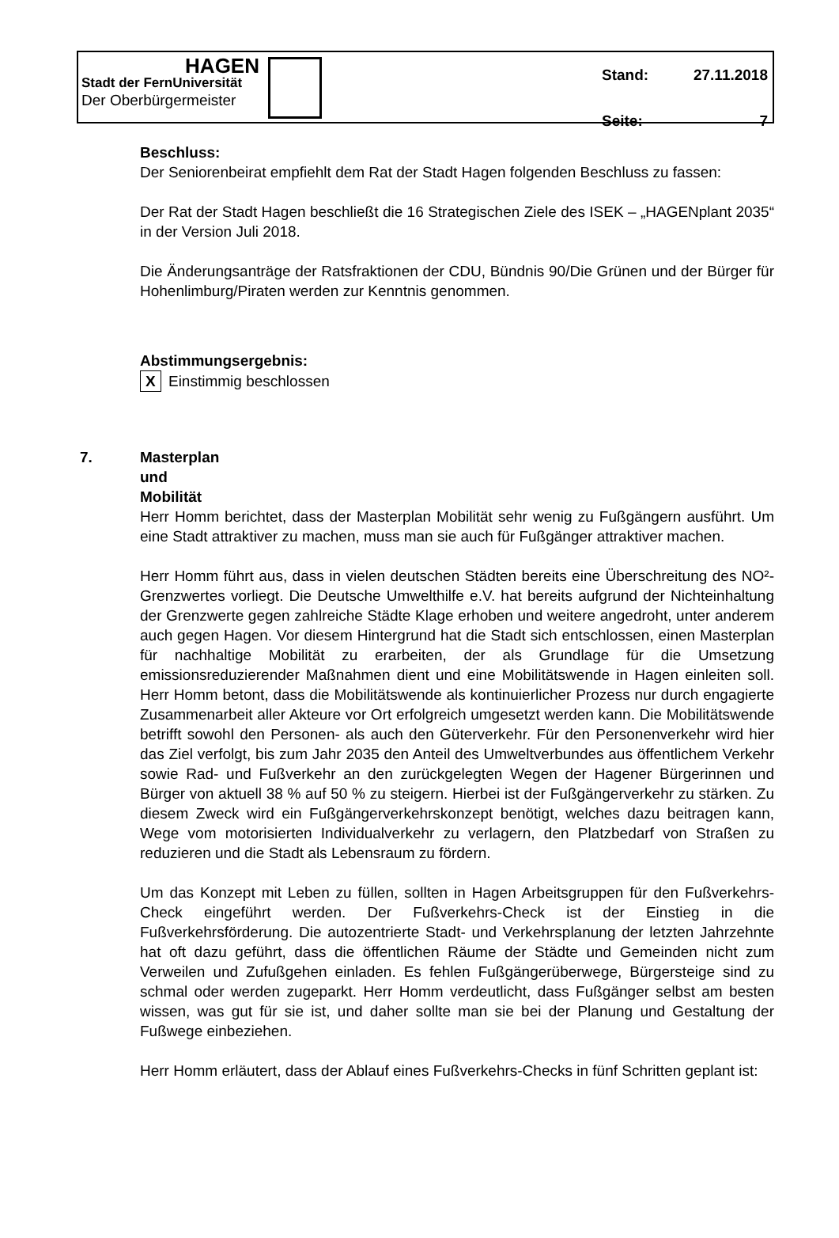HAGEN
Stadt der FernUniversität
Der Oberbürgermeister
Stand: 27.11.2018
Seite: 7
Beschluss:
Der Seniorenbeirat empfiehlt dem Rat der Stadt Hagen folgenden Beschluss zu fassen:
Der Rat der Stadt Hagen beschließt die 16 Strategischen Ziele des ISEK – „HAGENplant 2035“ in der Version Juli 2018.
Die Änderungsanträge der Ratsfraktionen der CDU, Bündnis 90/Die Grünen und der Bürger für Hohenlimburg/Piraten werden zur Kenntnis genommen.
Abstimmungsergebnis:
X Einstimmig beschlossen
7. Masterplan und Mobilität
Herr Homm berichtet, dass der Masterplan Mobilität sehr wenig zu Fußgängern ausführt. Um eine Stadt attraktiver zu machen, muss man sie auch für Fußgänger attraktiver machen.
Herr Homm führt aus, dass in vielen deutschen Städten bereits eine Überschreitung des NO²-Grenzwertes vorliegt. Die Deutsche Umwelthilfe e.V. hat bereits aufgrund der Nichteinhaltung der Grenzwerte gegen zahlreiche Städte Klage erhoben und weitere angedroht, unter anderem auch gegen Hagen. Vor diesem Hintergrund hat die Stadt sich entschlossen, einen Masterplan für nachhaltige Mobilität zu erarbeiten, der als Grundlage für die Umsetzung emissionsreduzierender Maßnahmen dient und eine Mobilitätswende in Hagen einleiten soll. Herr Homm betont, dass die Mobilitätswende als kontinuierlicher Prozess nur durch engagierte Zusammenarbeit aller Akteure vor Ort erfolgreich umgesetzt werden kann. Die Mobilitätswende betrifft sowohl den Personen- als auch den Güterverkehr. Für den Personenverkehr wird hier das Ziel verfolgt, bis zum Jahr 2035 den Anteil des Umweltverbundes aus öffentlichem Verkehr sowie Rad- und Fußverkehr an den zurückgelegten Wegen der Hagener Bürgerinnen und Bürger von aktuell 38 % auf 50 % zu steigern. Hierbei ist der Fußgängerverkehr zu stärken. Zu diesem Zweck wird ein Fußgängerverkehrskonzept benötigt, welches dazu beitragen kann, Wege vom motorisierten Individualverkehr zu verlagern, den Platzbedarf von Straßen zu reduzieren und die Stadt als Lebensraum zu fördern.
Um das Konzept mit Leben zu füllen, sollten in Hagen Arbeitsgruppen für den Fußverkehrs-Check eingeführt werden. Der Fußverkehrs-Check ist der Einstieg in die Fußverkehrsförderung. Die autozentrierte Stadt- und Verkehrsplanung der letzten Jahrzehnte hat oft dazu geführt, dass die öffentlichen Räume der Städte und Gemeinden nicht zum Verweilen und Zufußgehen einladen. Es fehlen Fußgängerüberwege, Bürgersteige sind zu schmal oder werden zugeparkt. Herr Homm verdeutlicht, dass Fußgänger selbst am besten wissen, was gut für sie ist, und daher sollte man sie bei der Planung und Gestaltung der Fußwege einbeziehen.
Herr Homm erläutert, dass der Ablauf eines Fußverkehrs-Checks in fünf Schritten geplant ist: